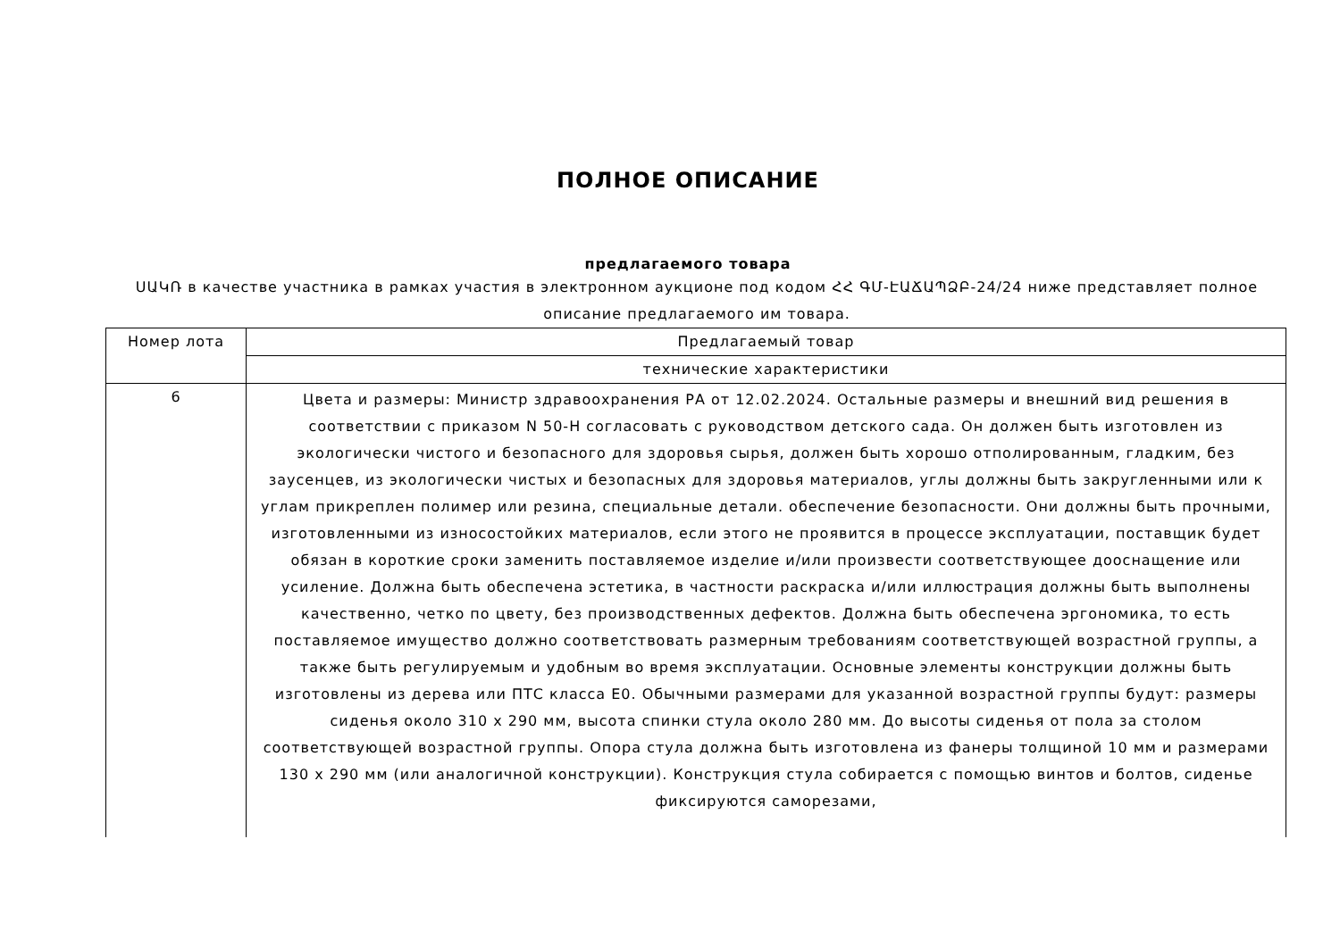ПОЛНОЕ ОПИСАНИЕ
предлагаемого товара
ՍԱԿՌ в качестве участника в рамках участия в электронном аукционе под кодом ՀՀ ԳՄ-ԷԱՃԱՊՁԲ-24/24 ниже представляет полное описание предлагаемого им товара.
| Номер лота | Предлагаемый товар |
| --- | --- |
| | технические характеристики |
| 6 | Цвета и размеры: Министр здравоохранения РА от 12.02.2024. Остальные размеры и внешний вид решения в соответствии с приказом N 50-Н согласовать с руководством детского сада. Он должен быть изготовлен из экологически чистого и безопасного для здоровья сырья, должен быть хорошо отполированным, гладким, без заусенцев, из экологически чистых и безопасных для здоровья материалов, углы должны быть закругленными или к углам прикреплен полимер или резина, специальные детали. обеспечение безопасности. Они должны быть прочными, изготовленными из износостойких материалов, если этого не проявится в процессе эксплуатации, поставщик будет обязан в короткие сроки заменить поставляемое изделие и/или произвести соответствующее дооснащение или усиление. Должна быть обеспечена эстетика, в частности раскраска и/или иллюстрация должны быть выполнены качественно, четко по цвету, без производственных дефектов. Должна быть обеспечена эргономика, то есть поставляемое имущество должно соответствовать размерным требованиям соответствующей возрастной группы, а также быть регулируемым и удобным во время эксплуатации. Основные элементы конструкции должны быть изготовлены из дерева или ПТС класса Е0. Обычными размерами для указанной возрастной группы будут: размеры сиденья около 310 x 290 мм, высота спинки стула около 280 мм. До высоты сиденья от пола за столом соответствующей возрастной группы. Опора стула должна быть изготовлена из фанеры толщиной 10 мм и размерами 130 x 290 мм (или аналогичной конструкции). Конструкция стула собирается с помощью винтов и болтов, сиденье фиксируются саморезами, |